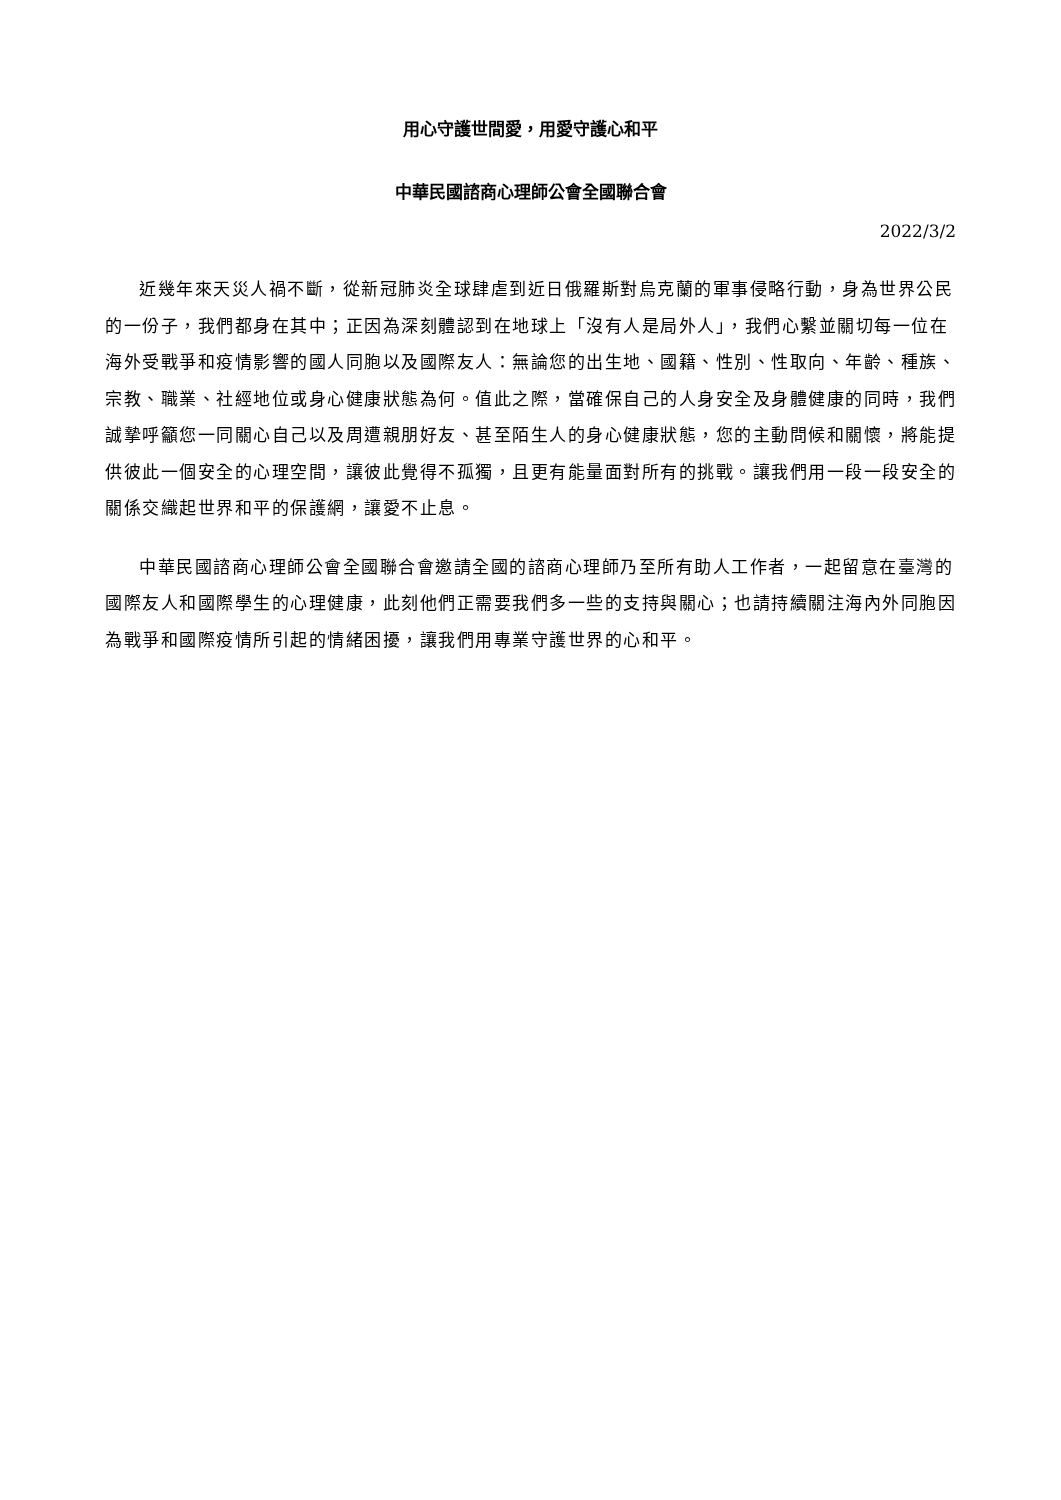用心守護世間愛，用愛守護心和平
中華民國諮商心理師公會全國聯合會
2022/3/2
近幾年來天災人禍不斷，從新冠肺炎全球肆虐到近日俄羅斯對烏克蘭的軍事侵略行動，身為世界公民的一份子，我們都身在其中；正因為深刻體認到在地球上「沒有人是局外人」，我們心繫並關切每一位在海外受戰爭和疫情影響的國人同胞以及國際友人：無論您的出生地、國籍、性別、性取向、年齡、種族、宗教、職業、社經地位或身心健康狀態為何。值此之際，當確保自己的人身安全及身體健康的同時，我們誠摯呼籲您一同關心自己以及周遭親朋好友、甚至陌生人的身心健康狀態，您的主動問候和關懷，將能提供彼此一個安全的心理空間，讓彼此覺得不孤獨，且更有能量面對所有的挑戰。讓我們用一段一段安全的關係交織起世界和平的保護網，讓愛不止息。
中華民國諮商心理師公會全國聯合會邀請全國的諮商心理師乃至所有助人工作者，一起留意在臺灣的國際友人和國際學生的心理健康，此刻他們正需要我們多一些的支持與關心；也請持續關注海內外同胞因為戰爭和國際疫情所引起的情緒困擾，讓我們用專業守護世界的心和平。